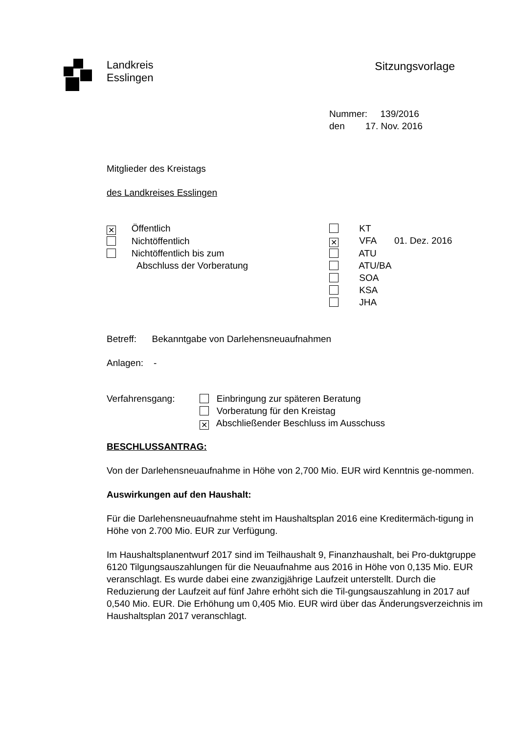Landkreis
Esslingen
Sitzungsvorlage
Nummer: 139/2016
den 17. Nov. 2016
Mitglieder des Kreistags
des Landkreises Esslingen
✕ Öffentlich
Nichtöffentlich
Nichtöffentlich bis zum
Abschluss der Vorberatung
KT
✕ VFA 01. Dez. 2016
ATU
ATU/BA
SOA
KSA
JHA
Betreff: Bekanntgabe von Darlehensneuaufnahmen
Anlagen: -
Verfahrensgang: Einbringung zur späteren Beratung
Vorberatung für den Kreistag
✕ Abschließender Beschluss im Ausschuss
BESCHLUSSANTRAG:
Von der Darlehensneuaufnahme in Höhe von 2,700 Mio. EUR wird Kenntnis ge-nommen.
Auswirkungen auf den Haushalt:
Für die Darlehensneuaufnahme steht im Haushaltsplan 2016 eine Kreditermäch-tigung in Höhe von 2.700 Mio. EUR zur Verfügung.
Im Haushaltsplanentwurf 2017 sind im Teilhaushalt 9, Finanzhaushalt, bei Pro-duktgruppe 6120 Tilgungsauszahlungen für die Neuaufnahme aus 2016 in Höhe von 0,135 Mio. EUR veranschlagt. Es wurde dabei eine zwanzigjährige Laufzeit unterstellt. Durch die Reduzierung der Laufzeit auf fünf Jahre erhöht sich die Til-gungsauszahlung in 2017 auf 0,540 Mio. EUR. Die Erhöhung um 0,405 Mio. EUR wird über das Änderungsverzeichnis im Haushaltsplan 2017 veranschlagt.